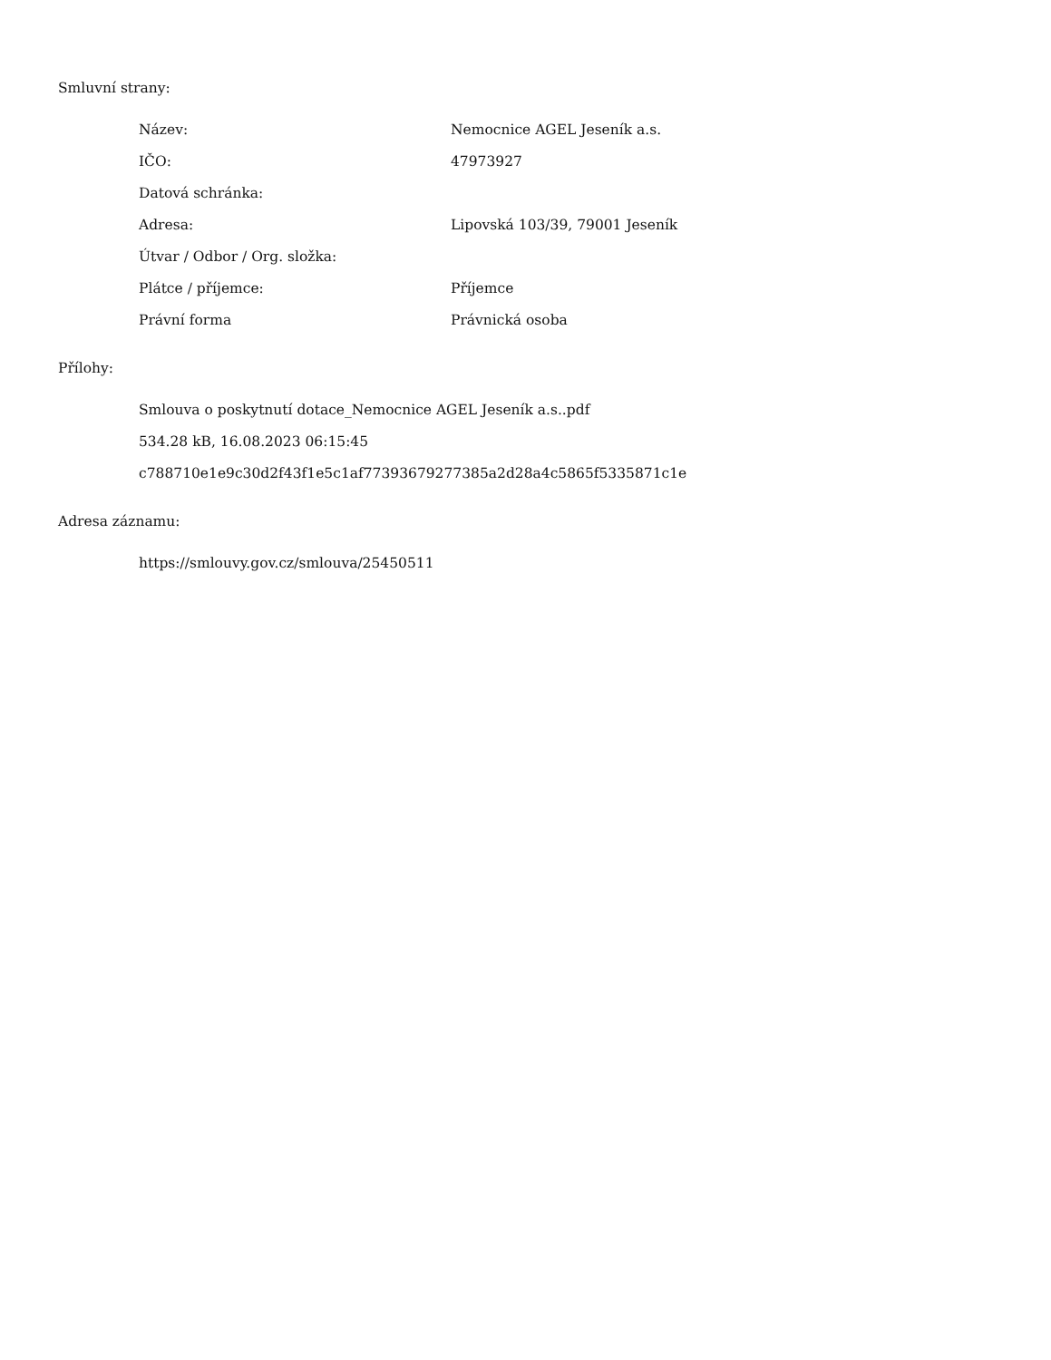Smluvní strany:
| Název: | Nemocnice AGEL Jeseník a.s. |
| IČO: | 47973927 |
| Datová schránka: | |
| Adresa: | Lipovská 103/39, 79001 Jeseník |
| Útvar / Odbor / Org. složka: | |
| Plátce / příjemce: | Příjemce |
| Právní forma | Právnická osoba |
Přílohy:
Smlouva o poskytnutí dotace_Nemocnice AGEL Jeseník a.s..pdf
534.28 kB, 16.08.2023 06:15:45
c788710e1e9c30d2f43f1e5c1af77393679277385a2d28a4c5865f5335871c1e
Adresa záznamu:
https://smlouvy.gov.cz/smlouva/25450511